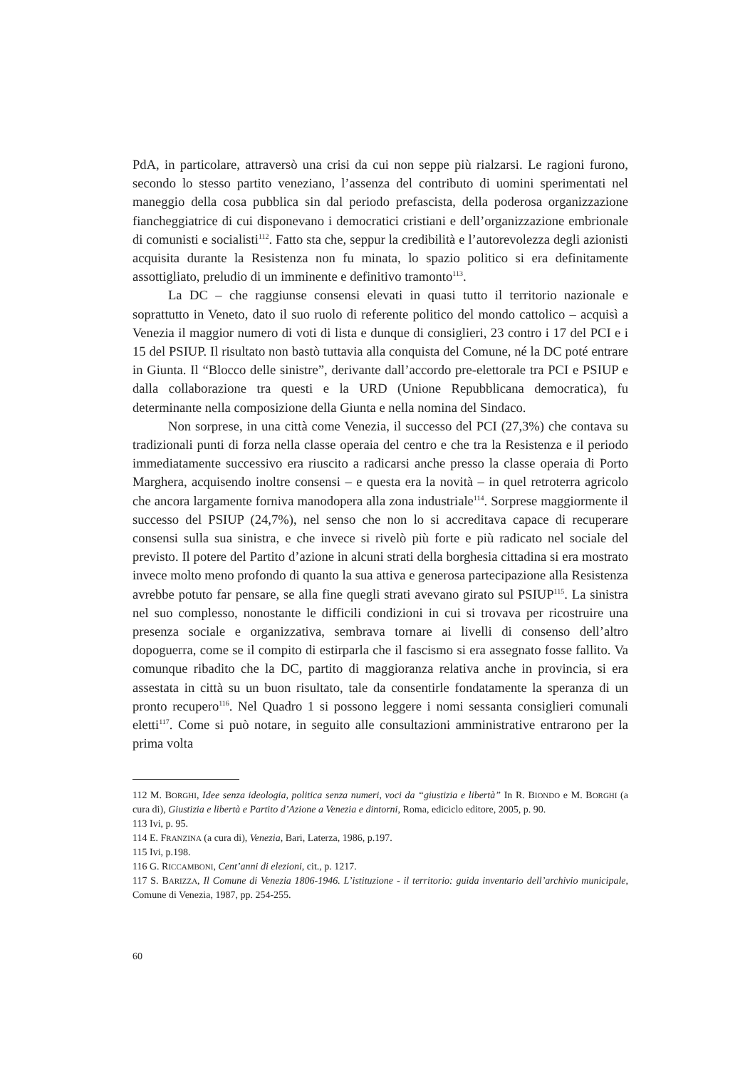PdA, in particolare, attraversò una crisi da cui non seppe più rialzarsi. Le ragioni furono, secondo lo stesso partito veneziano, l’assenza del contributo di uomini sperimentati nel maneggio della cosa pubblica sin dal periodo prefascista, della poderosa organizzazione fiancheggiatrice di cui disponevano i democratici cristiani e dell’organizzazione embrionale di comunisti e socialisti<sup>112</sup>. Fatto sta che, seppur la credibilità e l’autorevolezza degli azionisti acquisita durante la Resistenza non fu minata, lo spazio politico si era definitamente assottigliato, preludio di un imminente e definitivo tramonto<sup>113</sup>.
La DC – che raggiunse consensi elevati in quasi tutto il territorio nazionale e soprattutto in Veneto, dato il suo ruolo di referente politico del mondo cattolico – acquisì a Venezia il maggior numero di voti di lista e dunque di consiglieri, 23 contro i 17 del PCI e i 15 del PSIUP. Il risultato non bastò tuttavia alla conquista del Comune, né la DC poté entrare in Giunta. Il “Blocco delle sinistre”, derivante dall’accordo pre-elettorale tra PCI e PSIUP e dalla collaborazione tra questi e la URD (Unione Repubblicana democratica), fu determinante nella composizione della Giunta e nella nomina del Sindaco.
Non sorprese, in una città come Venezia, il successo del PCI (27,3%) che contava su tradizionali punti di forza nella classe operaia del centro e che tra la Resistenza e il periodo immediatamente successivo era riuscito a radicarsi anche presso la classe operaia di Porto Marghera, acquisendo inoltre consensi – e questa era la novità – in quel retroterra agricolo che ancora largamente forniva manodopera alla zona industriale<sup>114</sup>. Sorprese maggiormente il successo del PSIUP (24,7%), nel senso che non lo si accreditava capace di recuperare consensi sulla sua sinistra, e che invece si rivelò più forte e più radicato nel sociale del previsto. Il potere del Partito d’azione in alcuni strati della borghesia cittadina si era mostrato invece molto meno profondo di quanto la sua attiva e generosa partecipazione alla Resistenza avrebbe potuto far pensare, se alla fine quegli strati avevano girato sul PSIUP<sup>115</sup>. La sinistra nel suo complesso, nonostante le difficili condizioni in cui si trovava per ricostruire una presenza sociale e organizzativa, sembrava tornare ai livelli di consenso dell’altro dopoguerra, come se il compito di estirparla che il fascismo si era assegnato fosse fallito. Va comunque ribadito che la DC, partito di maggioranza relativa anche in provincia, si era assestata in città su un buon risultato, tale da consentirle fondatamente la speranza di un pronto recupero<sup>116</sup>. Nel Quadro 1 si possono leggere i nomi sessanta consiglieri comunali eletti<sup>117</sup>. Come si può notare, in seguito alle consultazioni amministrative entrarono per la prima volta
112 M. BORGHI, Idee senza ideologia, politica senza numeri, voci da “giustizia e libertà” In R. BIONDO e M. BORGHI (a cura di), Giustizia e libertà e Partito d’Azione a Venezia e dintorni, Roma, ediciclo editore, 2005, p. 90.
113 Ivi, p. 95.
114 E. FRANZINA (a cura di), Venezia, Bari, Laterza, 1986, p.197.
115 Ivi, p.198.
116 G. RICCAMBONI, Cent’anni di elezioni, cit., p. 1217.
117 S. BARIZZA, Il Comune di Venezia 1806-1946. L’istituzione - il territorio: guida inventario dell’archivio municipale, Comune di Venezia, 1987, pp. 254-255.
60